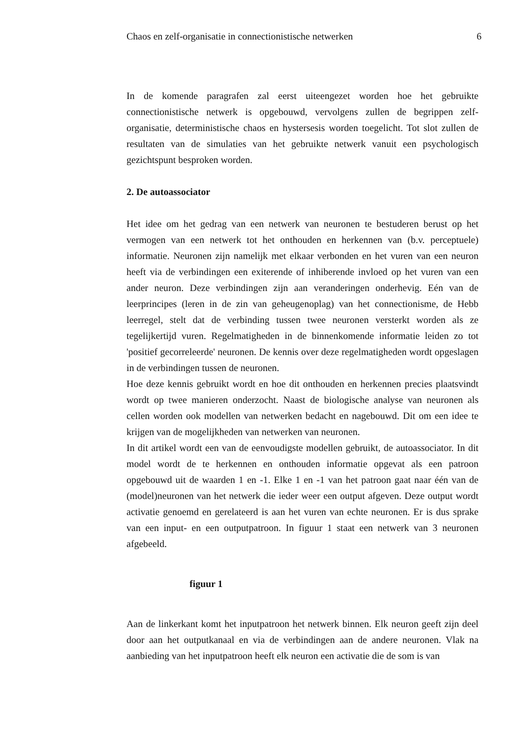Chaos en zelf-organisatie in connectionistische netwerken 6
In de komende paragrafen zal eerst uiteengezet worden hoe het gebruikte connectionistische netwerk is opgebouwd, vervolgens zullen de begrippen zelf-organisatie, deterministische chaos en hystersesis worden toegelicht. Tot slot zullen de resultaten van de simulaties van het gebruikte netwerk vanuit een psychologisch gezichtspunt besproken worden.
2. De autoassociator
Het idee om het gedrag van een netwerk van neuronen te bestuderen berust op het vermogen van een netwerk tot het onthouden en herkennen van (b.v. perceptuele) informatie. Neuronen zijn namelijk met elkaar verbonden en het vuren van een neuron heeft via de verbindingen een exiterende of inhiberende invloed op het vuren van een ander neuron. Deze verbindingen zijn aan veranderingen onderhevig. Eén van de leerprincipes (leren in de zin van geheugenoplag) van het connectionisme, de Hebb leerregel, stelt dat de verbinding tussen twee neuronen versterkt worden als ze tegelijkertijd vuren. Regelmatigheden in de binnenkomende informatie leiden zo tot 'positief gecorreleerde' neuronen. De kennis over deze regelmatigheden wordt opgeslagen in de verbindingen tussen de neuronen.
Hoe deze kennis gebruikt wordt en hoe dit onthouden en herkennen precies plaatsvindt wordt op twee manieren onderzocht. Naast de biologische analyse van neuronen als cellen worden ook modellen van netwerken bedacht en nagebouwd. Dit om een idee te krijgen van de mogelijkheden van netwerken van neuronen.
In dit artikel wordt een van de eenvoudigste modellen gebruikt, de autoassociator. In dit model wordt de te herkennen en onthouden informatie opgevat als een patroon opgebouwd uit de waarden 1 en -1. Elke 1 en -1 van het patroon gaat naar één van de (model)neuronen van het netwerk die ieder weer een output afgeven. Deze output wordt activatie genoemd en gerelateerd is aan het vuren van echte neuronen. Er is dus sprake van een input- en een outputpatroon. In figuur 1 staat een netwerk van 3 neuronen afgebeeld.
figuur 1
Aan de linkerkant komt het inputpatroon het netwerk binnen. Elk neuron geeft zijn deel door aan het outputkanaal en via de verbindingen aan de andere neuronen. Vlak na aanbieding van het inputpatroon heeft elk neuron een activatie die de som is van